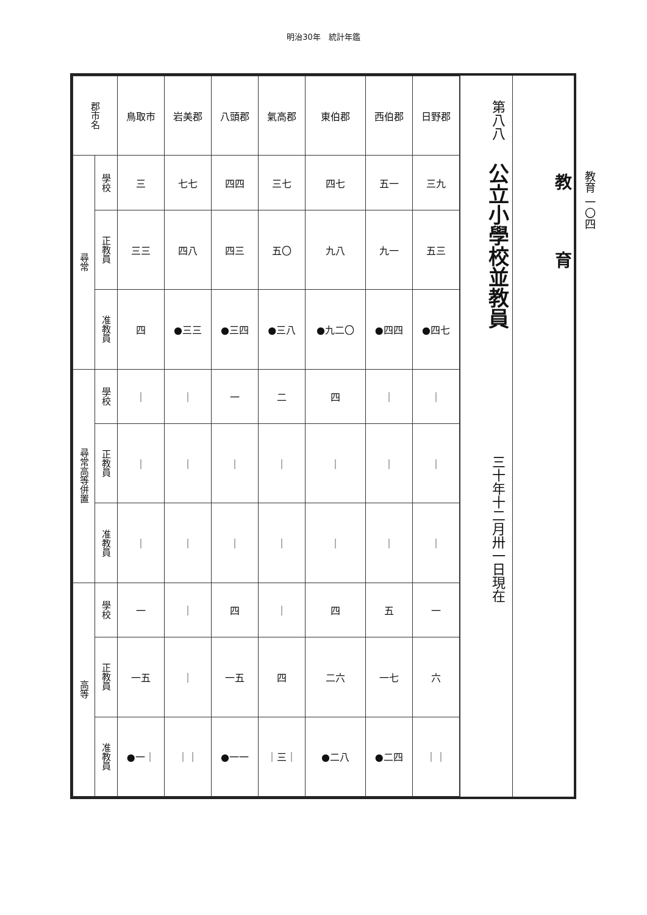明治30年　統計年鑑
教育
第八八 公立小學校並教員 三十年十二月卅一日現在
| 郡市名 | | 鳥取市 | 岩美郡 | 八頭郡 | 氣高郡 | 東伯郡 | 西伯郡 | 日野郡 |
| 尋常 | 學校 | 三 | 七七 | 四四 | 三七 | 四七 | 五一 | 三九 |
| | 正教員 | 三三 | 四八 | 四三 | 五〇 | 九八 | 九一 | 五三 |
| | 准教員 | 四 | ●三三 | ●三四 | ●三八 | ●九二〇 | ●四四 | ●四七 |
| 尋常高等併置 | 學校 | ｜ | ｜ | 一 | 二 | 四 | ｜ | ｜ |
| | 正教員 | ｜ | ｜ | ｜ | ｜ | ｜ | ｜ | ｜ |
| | 准教員 | ｜ | ｜ | ｜ | ｜ | ｜ | ｜ | ｜ |
| 高等 | 學校 | 一 | ｜ | 四 | ｜ | 四 | 五 | 一 |
| | 正教員 | 一五 | ｜ | 一五 | 四 | 二六 | 一七 | 六 |
| | 准教員 | ●一｜ | ｜｜ | ●一一 | ｜三｜ | ●二八 | ●二四 | ｜｜ |
教育 一〇四